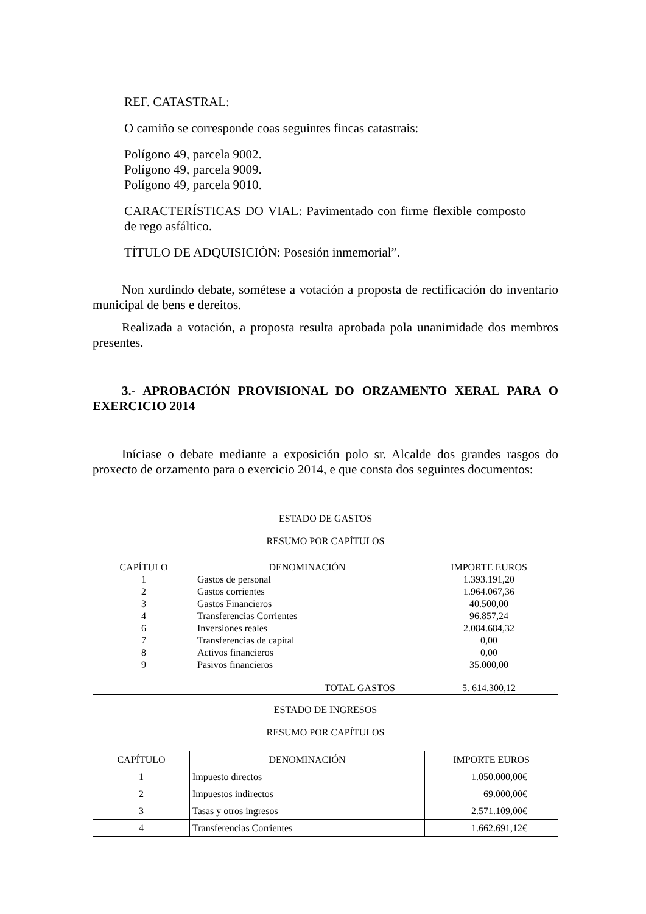REF. CATASTRAL:
O camiño se corresponde coas seguintes fincas catastrais:
Polígono 49, parcela 9002.
Polígono 49, parcela 9009.
Polígono 49, parcela 9010.
CARACTERÍSTICAS DO VIAL: Pavimentado con firme flexible composto de rego asfáltico.
TÍTULO DE ADQUISICIÓN: Posesión inmemorial”.
Non xurdindo debate, sométese a votación a proposta de rectificación do inventario municipal de bens e dereitos.
Realizada a votación, a proposta resulta aprobada pola unanimidade dos membros presentes.
3.- APROBACIÓN PROVISIONAL DO ORZAMENTO XERAL PARA O EXERCICIO 2014
Iníciase o debate mediante a exposición polo sr. Alcalde dos grandes rasgos do proxecto de orzamento para o exercicio 2014, e que consta dos seguintes documentos:
ESTADO DE GASTOS
RESUMO POR CAPÍTULOS
| CAPÍTULO | DENOMINACIÓN | IMPORTE EUROS |
| --- | --- | --- |
| 1 | Gastos de personal | 1.393.191,20 |
| 2 | Gastos corrientes | 1.964.067,36 |
| 3 | Gastos Financieros | 40.500,00 |
| 4 | Transferencias Corrientes | 96.857,24 |
| 6 | Inversiones reales | 2.084.684,32 |
| 7 | Transferencias de capital | 0,00 |
| 8 | Activos financieros | 0,00 |
| 9 | Pasivos financieros | 35.000,00 |
| | TOTAL GASTOS | 5. 614.300,12 |
ESTADO DE INGRESOS
RESUMO POR CAPÍTULOS
| CAPÍTULO | DENOMINACIÓN | IMPORTE EUROS |
| --- | --- | --- |
| 1 | Impuesto directos | 1.050.000,00€ |
| 2 | Impuestos indirectos | 69.000,00€ |
| 3 | Tasas y otros ingresos | 2.571.109,00€ |
| 4 | Transferencias Corrientes | 1.662.691,12€ |